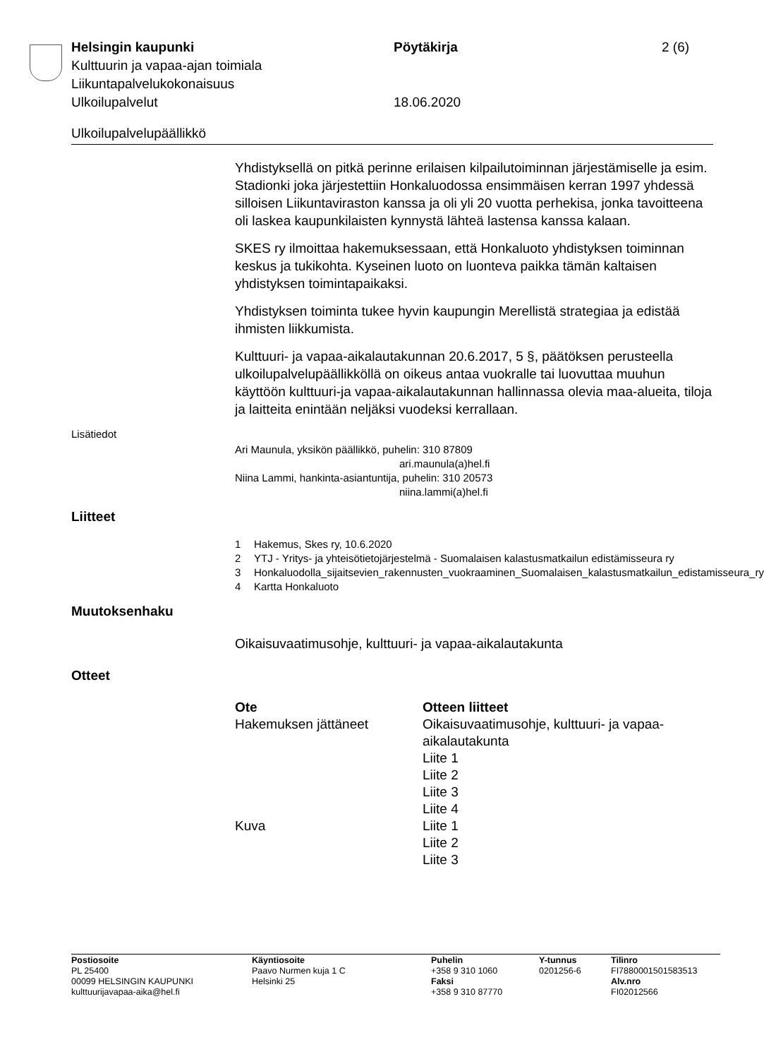Helsingin kaupunki Pöytäkirja 2 (6)
Kulttuurin ja vapaa-ajan toimiala
Liikuntapalvelukokonaisuus
Ulkoilupalvelut 18.06.2020
Ulkoilupalvelupäällikkö
Yhdistyksellä on pitkä perinne erilaisen kilpailutoiminnan järjestämiselle ja esim. Stadionki joka järjestettiin Honkaluodossa ensimmäisen kerran 1997 yhdessä silloisen Liikuntaviraston kanssa ja oli yli 20 vuotta perhekisa, jonka tavoitteena oli laskea kaupunkilaisten kynnystä lähteä lastensa kanssa kalaan.
SKES ry ilmoittaa hakemuksessaan, että Honkaluoto yhdistyksen toiminnan keskus ja tukikohta. Kyseinen luoto on luonteva paikka tämän kaltaisen yhdistyksen toimintapaikaksi.
Yhdistyksen toiminta tukee hyvin kaupungin Merellistä strategiaa ja edistää ihmisten liikkumista.
Kulttuuri- ja vapaa-aikalautakunnan 20.6.2017, 5 §, päätöksen perusteella ulkoilupalvelupäällikköllä on oikeus antaa vuokralle tai luovuttaa muuhun käyttöön kulttuuri-ja vapaa-aikalautakunnan hallinnassa olevia maa-alueita, tiloja ja laitteita enintään neljäksi vuodeksi kerrallaan.
Lisätiedot
Ari Maunula, yksikön päällikkö, puhelin: 310 87809
ari.maunula(a)hel.fi
Niina Lammi, hankinta-asiantuntija, puhelin: 310 20573
niina.lammi(a)hel.fi
Liitteet
1 Hakemus, Skes ry, 10.6.2020
2 YTJ - Yritys- ja yhteisötietojärjestelmä - Suomalaisen kalastusmatkailun edistämisseura ry
3 Honkaluodolla_sijaitsevien_rakennusten_vuokraaminen_Suomalaisen_kalastusmatkailun_edistamisseura_ry
4 Kartta Honkaluoto
Muutoksenhaku
Oikaisuvaatimusohje, kulttuuri- ja vapaa-aikalautakunta
Otteet
| Ote | Otteen liitteet |
| --- | --- |
| Hakemuksen jättäneet | Oikaisuvaatimusohje, kulttuuri- ja vapaa- aikalautakunta Liite 1 Liite 2 Liite 3 Liite 4 |
| Kuva | Liite 1 Liite 2 Liite 3 |
Postiosoite
PL 25400
00099 HELSINGIN KAUPUNKI
kulttuurijavapaa-aika@hel.fi
Käyntiosoite
Paavo Nurmen kuja 1 C
Helsinki 25
Puhelin
+358 9 310 1060
Faksi
+358 9 310 87770
Y-tunnus
0201256-6
Tilinro
FI7880001501583513
Alv.nro
FI02012566